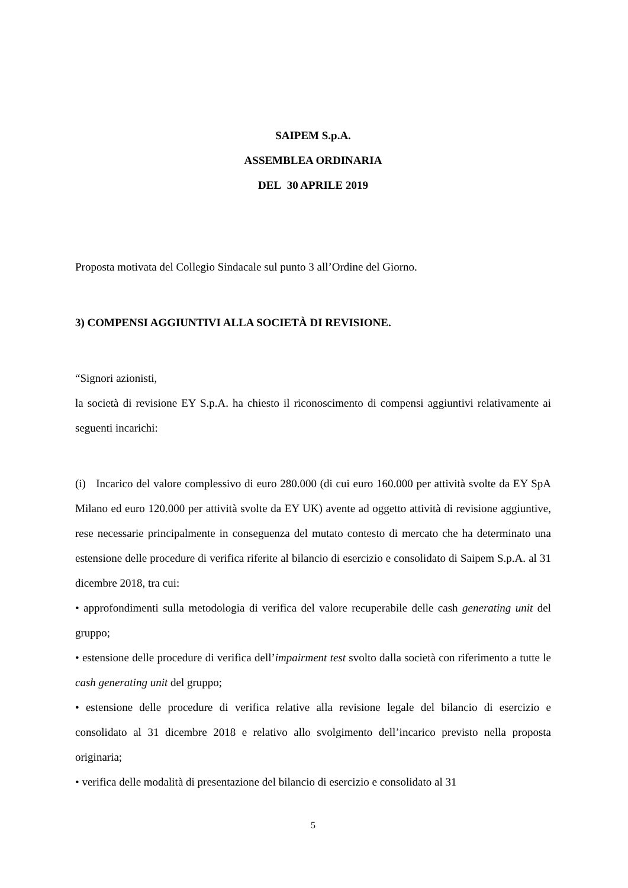SAIPEM S.p.A.
ASSEMBLEA ORDINARIA
DEL 30 APRILE 2019
Proposta motivata del Collegio Sindacale sul punto 3 all’Ordine del Giorno.
3) COMPENSI AGGIUNTIVI ALLA SOCIETÀ DI REVISIONE.
“Signori azionisti,
la società di revisione EY S.p.A. ha chiesto il riconoscimento di compensi aggiuntivi relativamente ai seguenti incarichi:
(i) Incarico del valore complessivo di euro 280.000 (di cui euro 160.000 per attività svolte da EY SpA Milano ed euro 120.000 per attività svolte da EY UK) avente ad oggetto attività di revisione aggiuntive, rese necessarie principalmente in conseguenza del mutato contesto di mercato che ha determinato una estensione delle procedure di verifica riferite al bilancio di esercizio e consolidato di Saipem S.p.A. al 31 dicembre 2018, tra cui:
• approfondimenti sulla metodologia di verifica del valore recuperabile delle cash generating unit del gruppo;
• estensione delle procedure di verifica dell’impairment test svolto dalla società con riferimento a tutte le cash generating unit del gruppo;
• estensione delle procedure di verifica relative alla revisione legale del bilancio di esercizio e consolidato al 31 dicembre 2018 e relativo allo svolgimento dell’incarico previsto nella proposta originaria;
• verifica delle modalità di presentazione del bilancio di esercizio e consolidato al 31
5